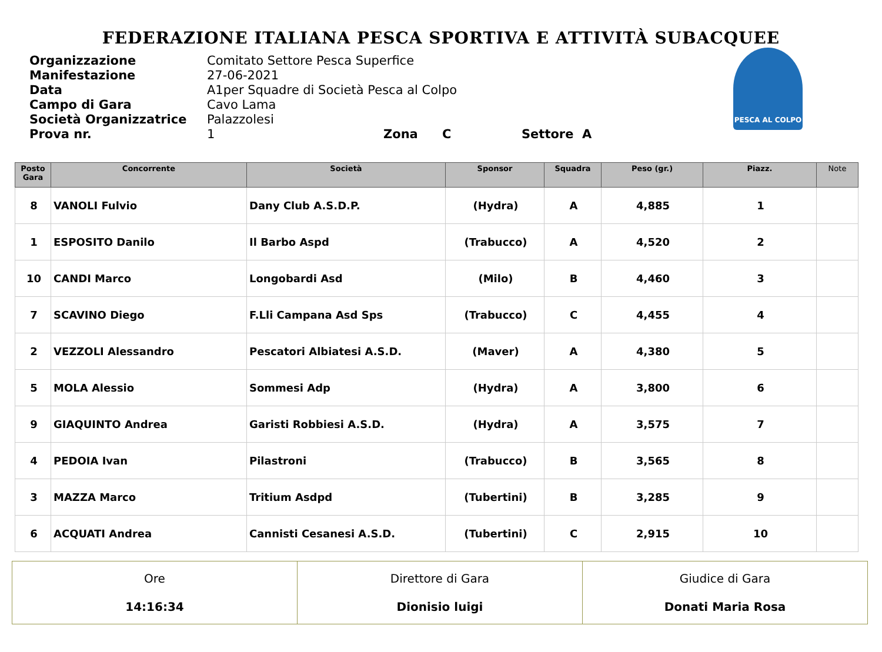FEDERAZIONE ITALIANA PESCA SPORTIVA E ATTIVITÀ SUBACQUEE
PESCA AL COLPO
Organizzazione Comitato Settore Pesca Superfice
Manifestazione 27-06-2021
Data A1per Squadre di Società Pesca al Colpo
Campo di Gara Cavo Lama
Società Organizzatrice Palazzolesi
Prova nr. 1 Zona C Settore A
| Posto Gara | Concorrente | Società | Sponsor | Squadra | Peso (gr.) | Piazz. | Note |
| --- | --- | --- | --- | --- | --- | --- | --- |
| 8 | VANOLI Fulvio | Dany Club A.S.D.P. | (Hydra) | A | 4,885 | 1 | |
| 1 | ESPOSITO Danilo | Il Barbo Aspd | (Trabucco) | A | 4,520 | 2 | |
| 10 | CANDI Marco | Longobardi Asd | (Milo) | B | 4,460 | 3 | |
| 7 | SCAVINO Diego | F.Lli Campana Asd Sps | (Trabucco) | C | 4,455 | 4 | |
| 2 | VEZZOLI Alessandro | Pescatori Albiatesi A.S.D. | (Maver) | A | 4,380 | 5 | |
| 5 | MOLA Alessio | Sommesi Adp | (Hydra) | A | 3,800 | 6 | |
| 9 | GIAQUINTO Andrea | Garisti Robbiesi A.S.D. | (Hydra) | A | 3,575 | 7 | |
| 4 | PEDOIA Ivan | Pilastroni | (Trabucco) | B | 3,565 | 8 | |
| 3 | MAZZA Marco | Tritium Asdpd | (Tubertini) | B | 3,285 | 9 | |
| 6 | ACQUATI Andrea | Cannisti Cesanesi A.S.D. | (Tubertini) | C | 2,915 | 10 | |
| Ore 14:16:34 | Direttore di Gara Dionisio luigi | Giudice di Gara Donati Maria Rosa |